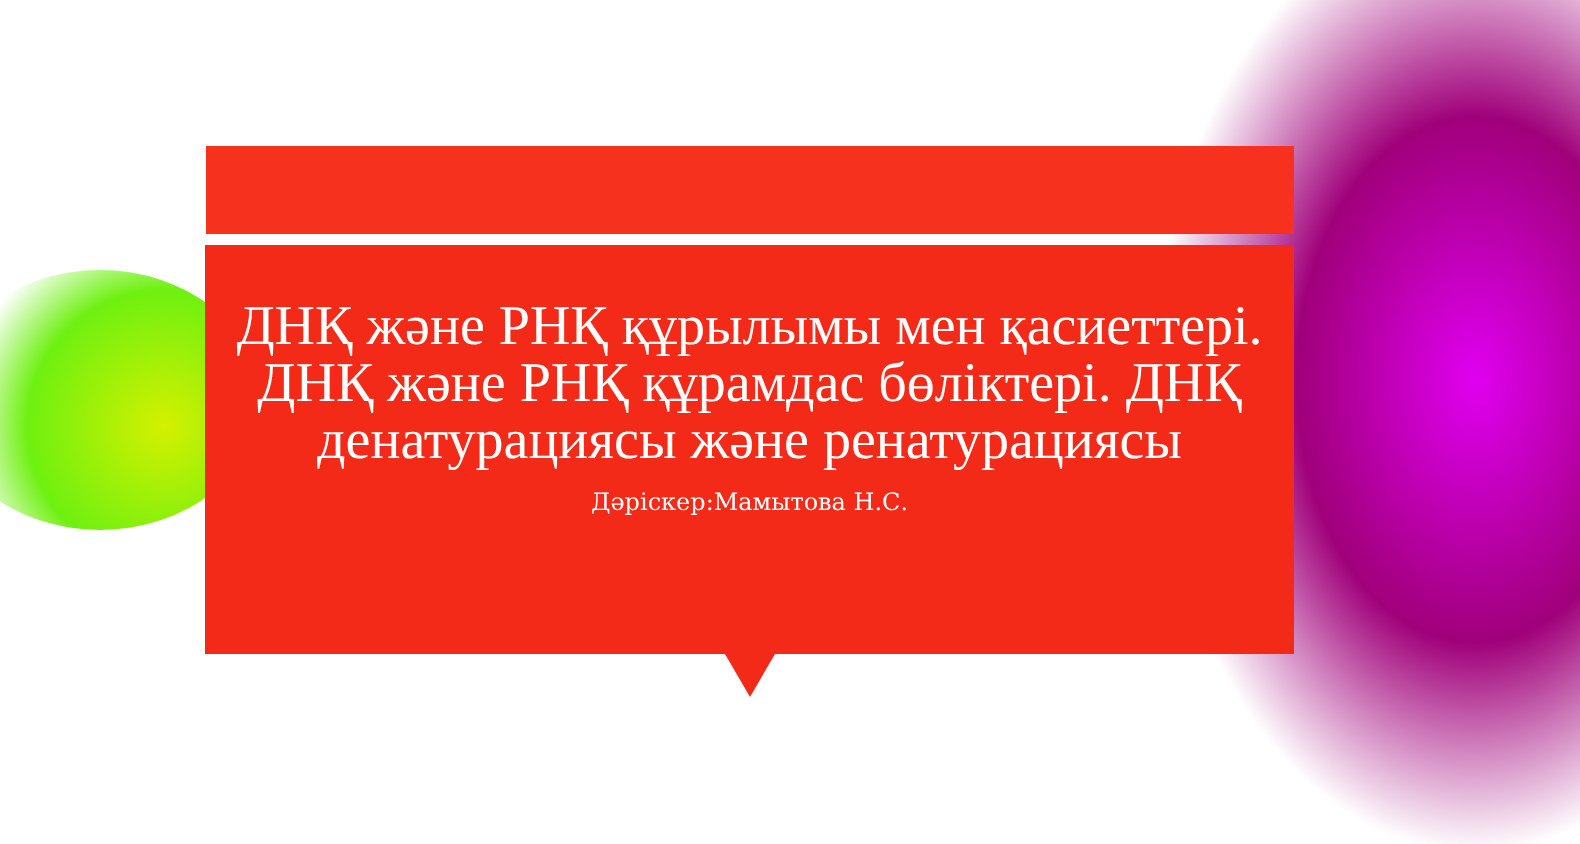ДНҚ және РНҚ құрылымы мен қасиеттері. ДНҚ және РНҚ құрамдас бөліктері. ДНҚ денатурациясы және ренатурациясы
Дәріскер:Мамытова Н.С.